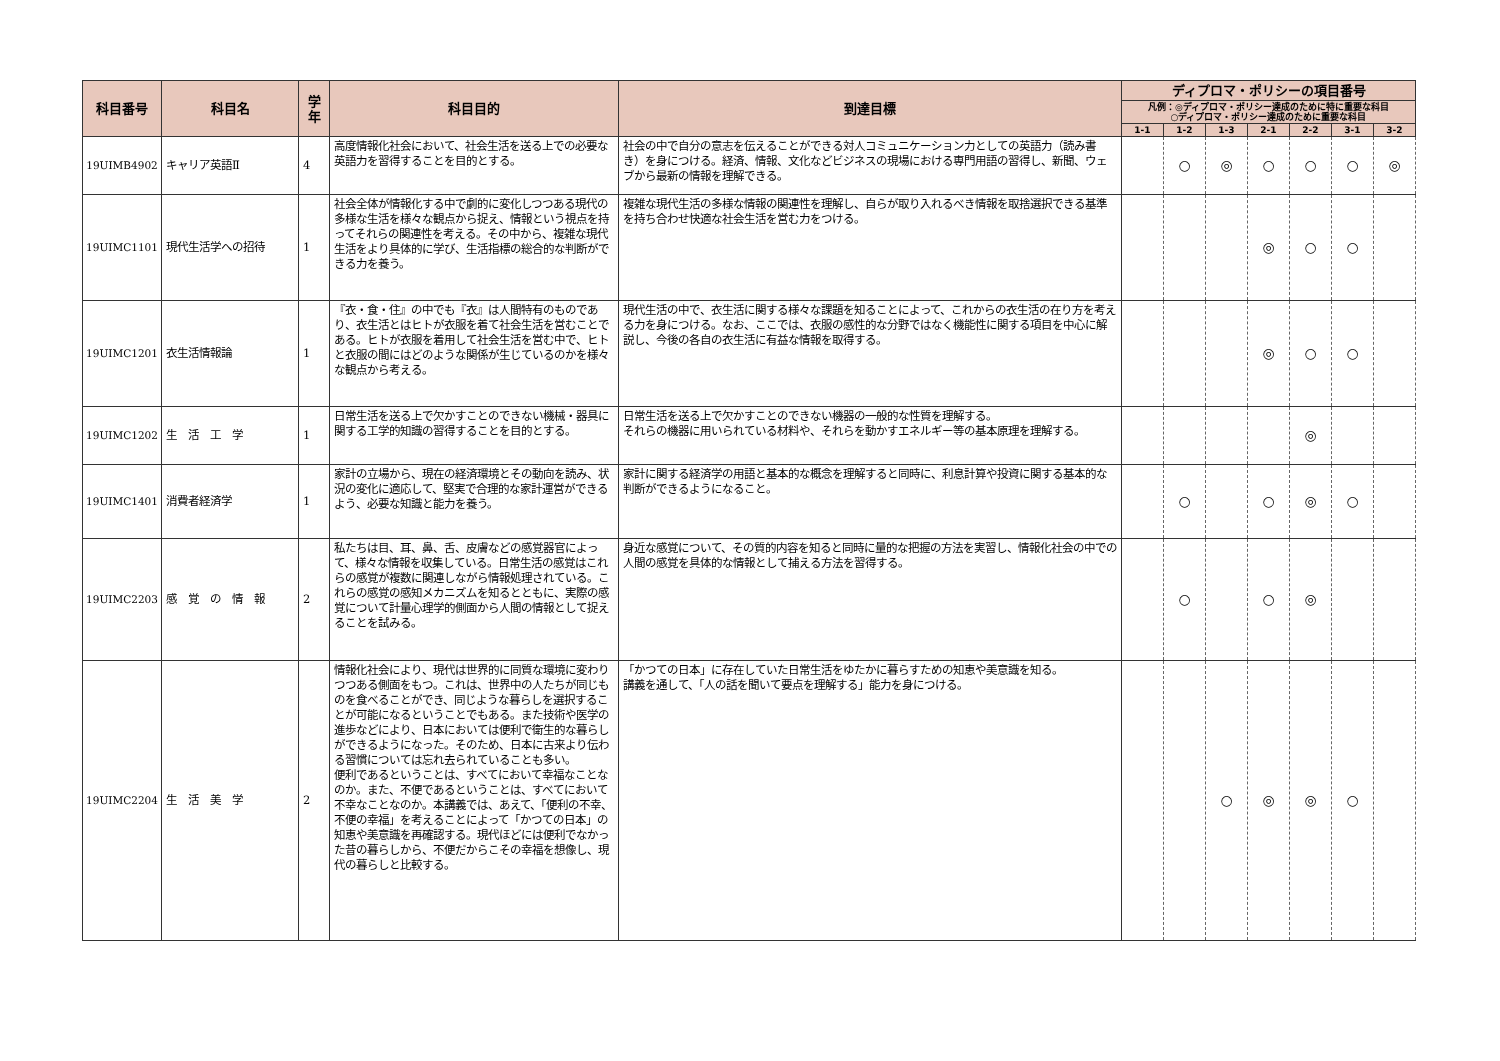| 科目番号 | 科目名 | 学年 | 科目目的 | 到達目標 | ディプロマ・ポリシーの項目番号 | | | | | | |
| --- | --- | --- | --- | --- | --- | --- | --- | --- | --- | --- | --- |
| | | | | | 凡例：◎ディプロマ・ポリシー達成のために特に重要な科目 ○ディプロマ・ポリシー達成のために重要な科目 | | | | | | |
| | | | | | 1-1 | 1-2 | 1-3 | 2-1 | 2-2 | 3-1 | 3-2 |
| 19UIMB4902 | キャリア英語Ⅱ | 4 | 高度情報化社会において、社会生活を送る上での必要な英語力を習得することを目的とする。 | 社会の中で自分の意志を伝えることができる対人コミュニケーション力としての英語力（読み書き）を身につける。経済、情報、文化などビジネスの現場における専門用語の習得し、新聞、ウェブから最新の情報を理解できる。 | | ○ | ◎ | ○ | ○ | ○ | ◎ |
| 19UIMC1101 | 現代生活学への招待 | 1 | 社会全体が情報化する中で劇的に変化しつつある現代の多様な生活を様々な観点から捉え、情報という視点を持ってそれらの関連性を考える。その中から、複雑な現代生活をより具体的に学び、生活指標の総合的な判断ができる力を養う。 | 複雑な現代生活の多様な情報の関連性を理解し、自らが取り入れるべき情報を取捨選択できる基準を持ち合わせ快適な社会生活を営む力をつける。 | | | | ◎ | ○ | ○ | |
| 19UIMC1201 | 衣生活情報論 | 1 | 『衣・食・住』の中でも『衣』は人間特有のものであり、衣生活とはヒトが衣服を着て社会生活を営むことである。ヒトが衣服を着用して社会生活を営む中で、ヒトと衣服の間にはどのような関係が生じているのかを様々な観点から考える。 | 現代生活の中で、衣生活に関する様々な課題を知ることによって、これからの衣生活の在り方を考える力を身につける。なお、ここでは、衣服の感性的な分野ではなく機能性に関する項目を中心に解説し、今後の各自の衣生活に有益な情報を取得する。 | | | | ◎ | ○ | ○ | |
| 19UIMC1202 | 生 活 工 学 | 1 | 日常生活を送る上で欠かすことのできない機械・器具に関する工学的知識の習得することを目的とする。 | 日常生活を送る上で欠かすことのできない機器の一般的な性質を理解する。 それらの機器に用いられている材料や、それらを動かすエネルギー等の基本原理を理解する。 | | | | | ◎ | | |
| 19UIMC1401 | 消費者経済学 | 1 | 家計の立場から、現在の経済環境とその動向を読み、状況の変化に適応して、堅実で合理的な家計運営ができるよう、必要な知識と能力を養う。 | 家計に関する経済学の用語と基本的な概念を理解すると同時に、利息計算や投資に関する基本的な判断ができるようになること。 | | ○ | | ○ | ◎ | ○ | |
| 19UIMC2203 | 感 覚 の 情 報 | 2 | 私たちは目、耳、鼻、舌、皮膚などの感覚器官によって、様々な情報を収集している。日常生活の感覚はこれらの感覚が複数に関連しながら情報処理されている。これらの感覚の感知メカニズムを知るとともに、実際の感覚について計量心理学的側面から人間の情報として捉えることを試みる。 | 身近な感覚について、その質的内容を知ると同時に量的な把握の方法を実習し、情報化社会の中での人間の感覚を具体的な情報として捕える方法を習得する。 | | ○ | | ○ | ◎ | | |
| 19UIMC2204 | 生 活 美 学 | 2 | 情報化社会により、現代は世界的に同質な環境に変わりつつある側面をもつ。これは、世界中の人たちが同じものを食べることができ、同じような暮らしを選択することが可能になるということでもある。また技術や医学の進歩などにより、日本においては便利で衛生的な暮らしができるようになった。そのため、日本に古来より伝わる習慣については忘れ去られていることも多い。 便利であるということは、すべてにおいて幸福なことなのか。また、不便であるということは、すべてにおいて不幸なことなのか。本講義では、あえて、「便利の不幸、不便の幸福」を考えることによって「かつての日本」の知恵や美意識を再確認する。現代ほどには便利でなかった昔の暮らしから、不便だからこその幸福を想像し、現代の暮らしと比較する。 | 「かつての日本」に存在していた日常生活をゆたかに暮らすための知恵や美意識を知る。 講義を通して、「人の話を聞いて要点を理解する」能力を身につける。 | | | ○ | ◎ | ◎ | ○ | |